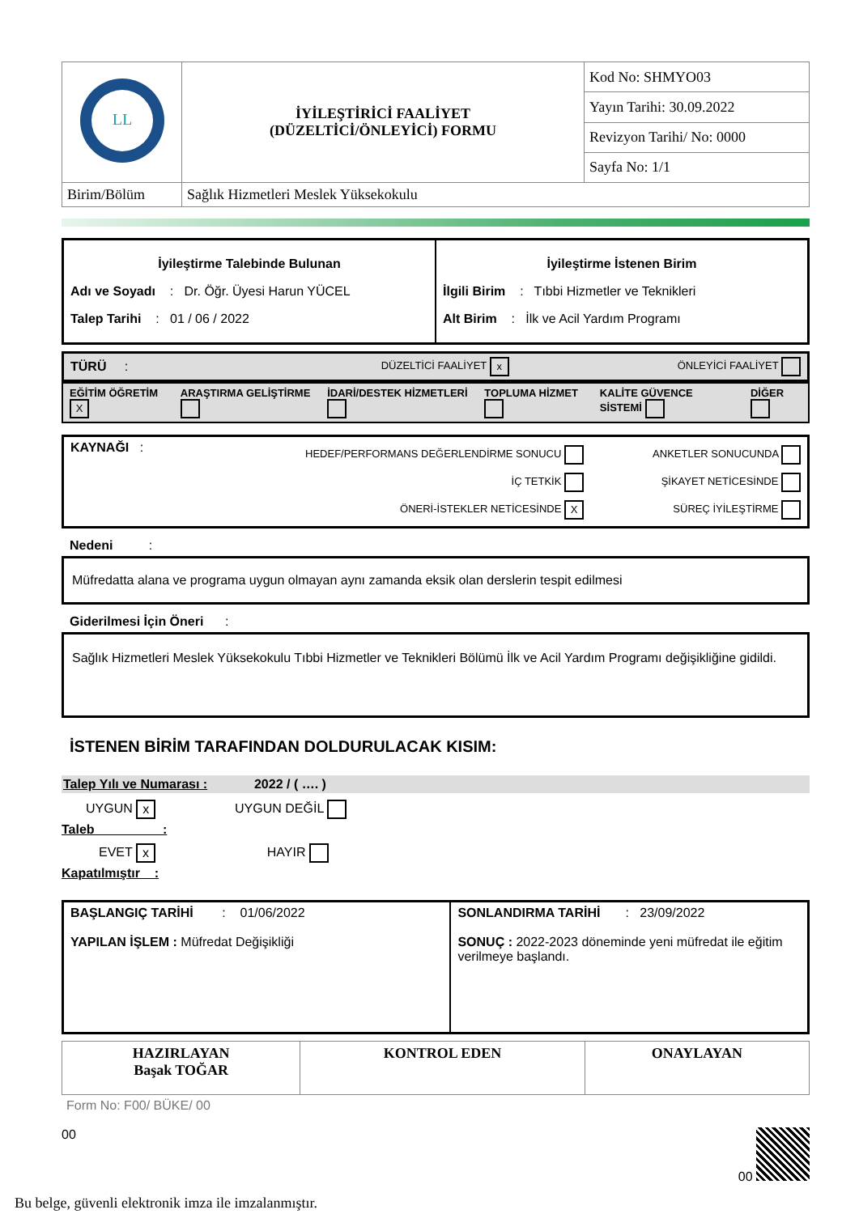| LL | İYİLEŞTİRİCİ FAALİYET (DÜZELTİCİ/ÖNLEYİCİ) FORMU | Kod No: SHMYO03 |
| | | Yayın Tarihi: 30.09.2022 |
| | | Revizyon Tarihi/ No: 0000 |
| | | Sayfa No: 1/1 |
| Birim/Bölüm | Sağlık Hizmetleri Meslek Yüksekokulu | |
| İyileştirme Talebinde Bulunan Adı ve Soyadı : Dr. Öğr. Üyesi Harun YÜCEL Talep Tarihi : 01 / 06 / 2022 | İyileştirme İstenen Birim İlgili Birim : Tıbbi Hizmetler ve Teknikleri Alt Birim : İlk ve Acil Yardım Programı |
| TÜRÜ : | DÜZELTİCİ FAALİYET x | ÖNLEYİCİ FAALİYET |
| EĞİTİM ÖĞRETİM X | ARAŞTIRMA GELİŞTİRME | İDARİ/DESTEK HİZMETLERİ | TOPLUMA HİZMET | KALİTE GÜVENCE SİSTEMİ | DİĞER |
| KAYNAĞI : | HEDEF/PERFORMANS DEĞERLENDİRME SONUCU İÇ TETKİK ÖNERİ-İSTEKLER NETİCESİNDE X | ANKETLER SONUCUNDA ŞİKAYET NETİCESİNDE SÜREÇ İYİLEŞTİRME |
Nedeni :
Müfredatta alana ve programa uygun olmayan aynı zamanda eksik olan derslerin tespit edilmesi
Giderilmesi İçin Öneri :
Sağlık Hizmetleri Meslek Yüksekokulu Tıbbi Hizmetler ve Teknikleri Bölümü İlk ve Acil Yardım Programı değişikliğine gidildi.
İSTENEN BİRİM TARAFINDAN DOLDURULACAK KISIM:
Talep Yılı ve Numarası : 2022 / ( …. )
UYGUN x UYGUN DEĞİL
Taleb :
EVET x HAYIR
Kapatılmıştır :
| BAŞLANGIÇ TARİHİ : 01/06/2022 YAPILAN İŞLEM : Müfredat Değişikliği | SONLANDIRMA TARİHİ : 23/09/2022 SONUÇ : 2022-2023 döneminde yeni müfredat ile eğitim verilmeye başlandı. |
| HAZIRLAYAN Başak TOĞAR | KONTROL EDEN | ONAYLAYAN |
Form No: F00/ BÜKE/ 00
00 00
Bu belge, güvenli elektronik imza ile imzalanmıştır.